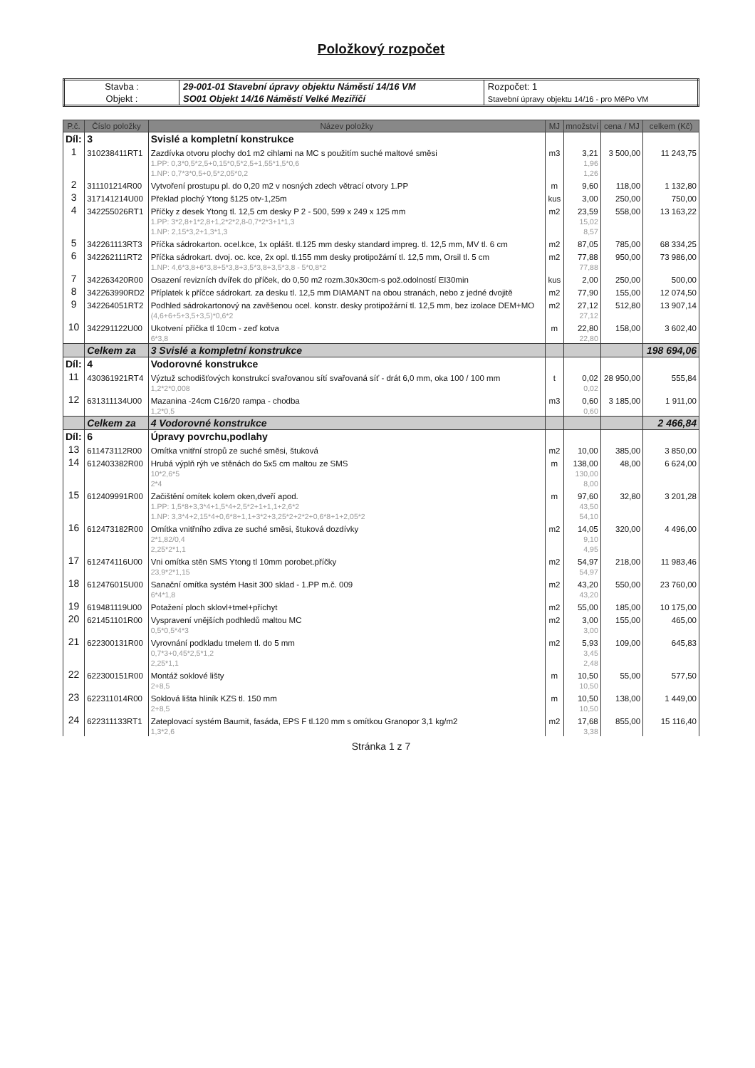Položkový rozpočet
| Stavba : | 29-001-01 Stavební úpravy objektu Náměstí 14/16 VM | Rozpočet: 1 |
| Objekt : | SO01 Objekt 14/16 Náměstí Velké Meziříčí | Stavební úpravy objektu 14/16 - pro MěPo VM |
| P.č. | Číslo položky | Název položky | MJ | množství | cena / MJ | celkem (Kč) |
| --- | --- | --- | --- | --- | --- | --- |
| Díl: | 3 | Svislé a kompletní konstrukce | | | | |
| 1 | 310238411RT1 | Zazdívka otvoru plochy do1 m2 cihlami na MC s použitím suché maltové směsi | m3 | 3,21 | 3 500,00 | 11 243,75 |
| | | 1.PP: 0,3*0,5*2,5+0,15*0,5*2,5+1,55*1,5*0,6 | | 1,96 | | |
| | | 1.NP: 0,7*3*0,5+0,5*2,05*0,2 | | 1,26 | | |
| 2 | 311101214R00 | Vytvoření prostupu pl. do 0,20 m2 v nosných zdech větrací otvory 1.PP | m | 9,60 | 118,00 | 1 132,80 |
| 3 | 317141214U00 | Překlad plochý Ytong š125 otv-1,25m | kus | 3,00 | 250,00 | 750,00 |
| 4 | 342255026RT1 | Příčky z desek Ytong tl. 12,5 cm desky P 2 - 500, 599 x 249 x 125 mm | m2 | 23,59 | 558,00 | 13 163,22 |
| | | 1.PP: 3*2,8+1*2,8+1,2*2*2,8-0,7*2*3+1*1,3 | | 15,02 | | |
| | | 1.NP: 2,15*3,2+1,3*1,3 | | 8,57 | | |
| 5 | 342261113RT3 | Příčka sádrokarton. ocel.kce, 1x oplášt. tl.125 mm desky standard impreg. tl. 12,5 mm, MV tl. 6 cm | m2 | 87,05 | 785,00 | 68 334,25 |
| 6 | 342262111RT2 | Příčka sádrokart. dvoj. oc. kce, 2x opl. tl.155 mm desky protipožární tl. 12,5 mm, Orsil tl. 5 cm | m2 | 77,88 | 950,00 | 73 986,00 |
| | | 1.NP: 4,6*3,8+6*3,8+5*3,8+3,5*3,8+3,5*3,8 - 5*0,8*2 | | 77,88 | | |
| 7 | 342263420R00 | Osazení revizních dvířek do příček, do 0,50 m2 rozm.30x30cm-s pož.odolností EI30min | kus | 2,00 | 250,00 | 500,00 |
| 8 | 342263990RD2 | Příplatek k příčce sádrokart. za desku tl. 12,5 mm DIAMANT na obou stranách, nebo z jedné dvojitě | m2 | 77,90 | 155,00 | 12 074,50 |
| 9 | 342264051RT2 | Podhled sádrokartonový na zavěšenou ocel. konstr. desky protipožární tl. 12,5 mm, bez izolace DEM+MO | m2 | 27,12 | 512,80 | 13 907,14 |
| | | (4,6+6+5+3,5+3,5)*0,6*2 | | 27,12 | | |
| 10 | 342291122U00 | Ukotvení příčka tl 10cm - zeď kotva | m | 22,80 | 158,00 | 3 602,40 |
| | | 6*3,8 | | 22,80 | | |
| | Celkem za | 3 Svislé a kompletní konstrukce | | | | 198 694,06 |
| Díl: | 4 | Vodorovné konstrukce | | | | |
| 11 | 430361921RT4 | Výztuž schodišťových konstrukcí svařovanou sítí svařovaná síť - drát 6,0 mm, oka 100 / 100 mm | t | 0,02 | 28 950,00 | 555,84 |
| | | 1,2*2*0,008 | | 0,02 | | |
| 12 | 631311134U00 | Mazanina -24cm C16/20 rampa - chodba | m3 | 0,60 | 3 185,00 | 1 911,00 |
| | | 1,2*0,5 | | 0,60 | | |
| | Celkem za | 4 Vodorovné konstrukce | | | | 2 466,84 |
| Díl: | 6 | Úpravy povrchu,podlahy | | | | |
| 13 | 611473112R00 | Omítka vnitřní stropů ze suché směsi, štuková | m2 | 10,00 | 385,00 | 3 850,00 |
| 14 | 612403382R00 | Hrubá výplň rýh ve stěnách do 5x5 cm maltou ze SMS | m | 138,00 | 48,00 | 6 624,00 |
| | | 10*2,6*5 | | 130,00 | | |
| | | 2*4 | | 8,00 | | |
| 15 | 612409991R00 | Začištění omítek kolem oken,dveří apod. | m | 97,60 | 32,80 | 3 201,28 |
| | | 1.PP: 1,5*8+3,3*4+1,5*4+2,5*2+1+1,1+2,6*2 | | 43,50 | | |
| | | 1.NP: 3,3*4+2,15*4+0,6*8+1,1+3*2+3,25*2+2*2+0,6*8+1+2,05*2 | | 54,10 | | |
| 16 | 612473182R00 | Omítka vnitřního zdiva ze suché směsi, štuková dozdívky | m2 | 14,05 | 320,00 | 4 496,00 |
| | | 2*1,82/0,4 | | 9,10 | | |
| | | 2,25*2*1,1 | | 4,95 | | |
| 17 | 612474116U00 | Vni omítka stěn SMS Ytong tl 10mm porobet.příčky | m2 | 54,97 | 218,00 | 11 983,46 |
| | | 23,9*2*1,15 | | 54,97 | | |
| 18 | 612476015U00 | Sanační omítka systém Hasit 300 sklad - 1.PP m.č. 009 | m2 | 43,20 | 550,00 | 23 760,00 |
| | | 6*4*1,8 | | 43,20 | | |
| 19 | 619481119U00 | Potažení ploch sklovl+tmel+příchyt | m2 | 55,00 | 185,00 | 10 175,00 |
| 20 | 621451101R00 | Vyspravení vnějších podhledů maltou MC | m2 | 3,00 | 155,00 | 465,00 |
| | | 0,5*0,5*4*3 | | 3,00 | | |
| 21 | 622300131R00 | Vyrovnání podkladu tmelem tl. do 5 mm | m2 | 5,93 | 109,00 | 645,83 |
| | | 0,7*3+0,45*2,5*1,2 | | 3,45 | | |
| | | 2,25*1,1 | | 2,48 | | |
| 22 | 622300151R00 | Montáž soklové lišty | m | 10,50 | 55,00 | 577,50 |
| | | 2+8,5 | | 10,50 | | |
| 23 | 622311014R00 | Soklová lišta hliník KZS tl. 150 mm | m | 10,50 | 138,00 | 1 449,00 |
| | | 2+8,5 | | 10,50 | | |
| 24 | 622311133RT1 | Zateplovací systém Baumit, fasáda, EPS F tl.120 mm s omítkou Granopor 3,1 kg/m2 | m2 | 17,68 | 855,00 | 15 116,40 |
| | | 1,3*2,6 | | 3,38 | | |
Stránka 1 z 7